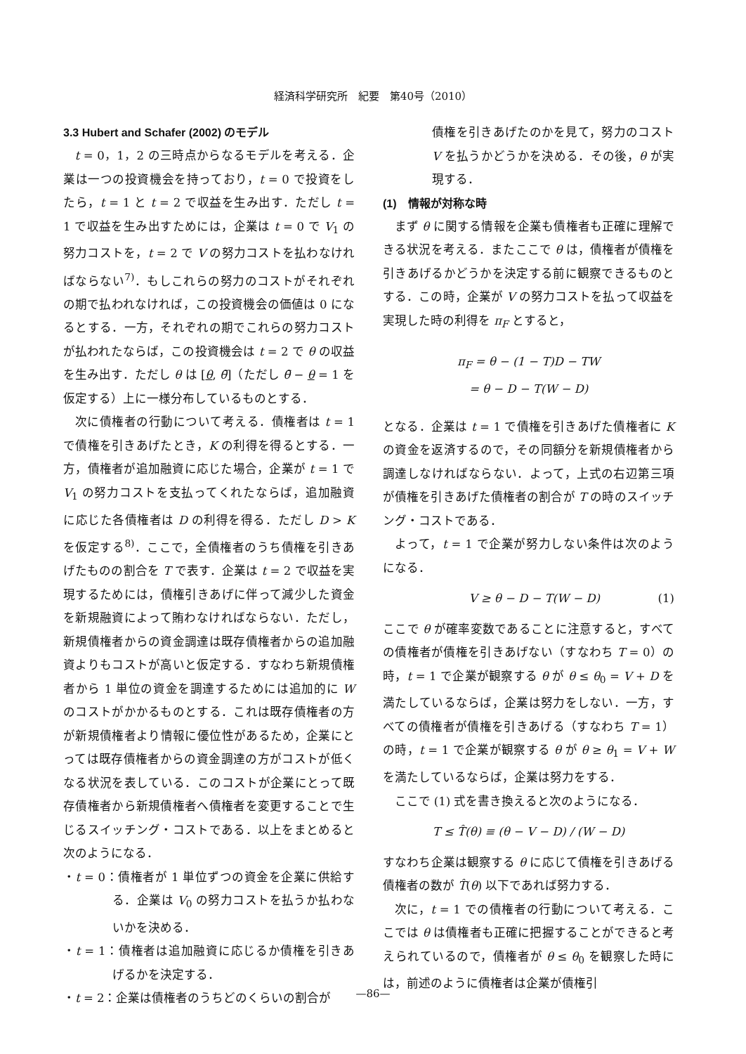経済科学研究所　紀要　第40号（2010）
3.3 Hubert and Schafer (2002) のモデル
t = 0，1，2 の三時点からなるモデルを考える．企業は一つの投資機会を持っており，t = 0 で投資をしたら，t = 1 と t = 2 で収益を生み出す．ただし t = 1 で収益を生み出すためには，企業は t = 0 で V<sub>1</sub> の努力コストを，t = 2 で V の努力コストを払わなければならない<sup>7)</sup>．もしこれらの努力のコストがそれぞれの期で払われなければ，この投資機会の価値は 0 になるとする．一方，それぞれの期でこれらの努力コストが払われたならば，この投資機会は t = 2 で θ の収益を生み出す．ただし θ は [θ, θ̄]（ただし θ̄ − θ = 1 を仮定する）上に一様分布しているものとする．
次に債権者の行動について考える．債権者は t = 1 で債権を引きあげたとき，K の利得を得るとする．一方，債権者が追加融資に応じた場合，企業が t = 1 で V<sub>1</sub> の努力コストを支払ってくれたならば，追加融資に応じた各債権者は D の利得を得る．ただし D > K を仮定する<sup>8)</sup>．ここで，全債権者のうち債権を引きあげたものの割合を T で表す．企業は t = 2 で収益を実現するためには，債権引きあげに伴って減少した資金を新規融資によって賄わなければならない．ただし，新規債権者からの資金調達は既存債権者からの追加融資よりもコストが高いと仮定する．すなわち新規債権者から 1 単位の資金を調達するためには追加的に W のコストがかかるものとする．これは既存債権者の方が新規債権者より情報に優位性があるため，企業にとっては既存債権者からの資金調達の方がコストが低くなる状況を表している．このコストが企業にとって既存債権者から新規債権者へ債権者を変更することで生じるスイッチング・コストである．以上をまとめると次のようになる．
・t = 0：債権者が 1 単位ずつの資金を企業に供給する．企業は V<sub>0</sub> の努力コストを払うか払わないかを決める．
・t = 1：債権者は追加融資に応じるか債権を引きあげるかを決定する．
・t = 2：企業は債権者のうちどのくらいの割合が
債権を引きあげたのかを見て，努力のコスト V を払うかどうかを決める．その後，θ が実現する．
(1)　情報が対称な時
まず θ に関する情報を企業も債権者も正確に理解できる状況を考える．またここで θ は，債権者が債権を引きあげるかどうかを決定する前に観察できるものとする．この時，企業が V の努力コストを払って収益を実現した時の利得を π<sub>F</sub> とすると，
π<sub>F</sub> = θ − (1 − T)D − TW
= θ − D − T(W − D)
となる．企業は t = 1 で債権を引きあげた債権者に K の資金を返済するので，その同額分を新規債権者から調達しなければならない．よって，上式の右辺第三項が債権を引きあげた債権者の割合が T の時のスイッチング・コストである．
よって，t = 1 で企業が努力しない条件は次のようになる．
V ≥ θ − D − T(W − D) (1)
ここで θ が確率変数であることに注意すると，すべての債権者が債権を引きあげない（すなわち T = 0）の時，t = 1 で企業が観察する θ が θ ≤ θ<sub>0</sub> = V + D を満たしているならば，企業は努力をしない．一方，すべての債権者が債権を引きあげる（すなわち T = 1）の時，t = 1 で企業が観察する θ が θ ≥ θ<sub>1</sub> = V + W を満たしているならば，企業は努力をする．
ここで (1) 式を書き換えると次のようになる．
T ≤ T̂(θ) ≡ (θ − V − D) / (W − D)
すなわち企業は観察する θ に応じて債権を引きあげる債権者の数が T̂(θ) 以下であれば努力する．
次に，t = 1 での債権者の行動について考える．ここでは θ は債権者も正確に把握することができると考えられているので，債権者が θ ≤ θ<sub>0</sub> を観察した時には，前述のように債権者は企業が債権引
—86—